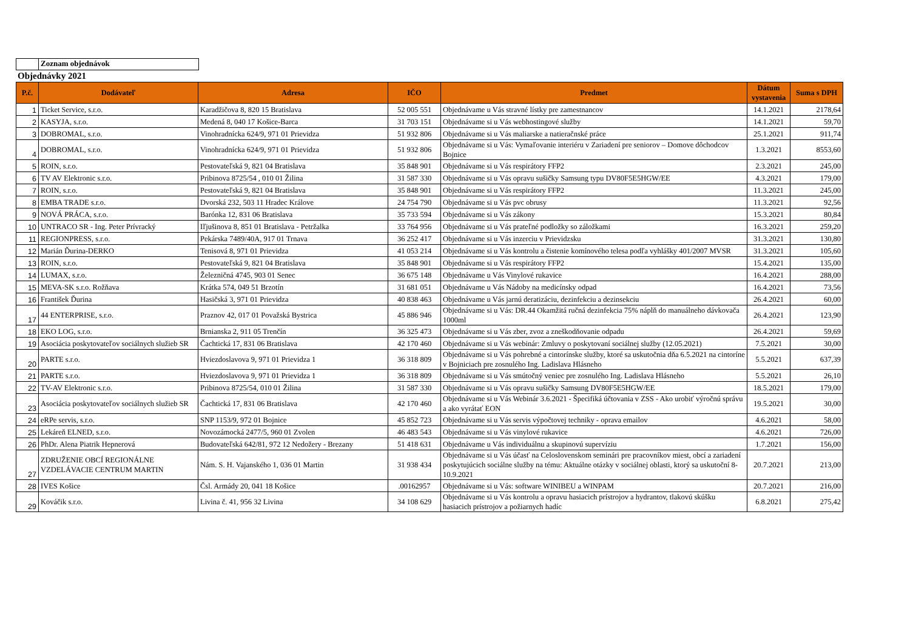Zoznam objednávok
Objednávky 2021
| P.č. | Dodávateľ | Adresa | IČO | Predmet | Dátum vystavenia | Suma s DPH |
| --- | --- | --- | --- | --- | --- | --- |
| 1 | Ticket Service, s.r.o. | Karadžičova 8, 820 15 Bratislava | 52 005 551 | Objednávame u Vás stravné lístky pre zamestnancov | 14.1.2021 | 2178,64 |
| 2 | KASYJA, s.r.o. | Medená 8, 040 17 Košice-Barca | 31 703 151 | Objednávame si u Vás webhostingové služby | 14.1.2021 | 59,70 |
| 3 | DOBROMAL, s.r.o. | Vinohradnícka 624/9, 971 01 Prievidza | 51 932 806 | Objednávame si u Vás maliarske a natieračnské práce | 25.1.2021 | 911,74 |
| 4 | DOBROMAL, s.r.o. | Vinohradnícka 624/9, 971 01 Prievidza | 51 932 806 | Objednávame si u Vás: Vymaľovanie interiéru v Zariadení pre seniorov – Domove dôchodcov Bojnice | 1.3.2021 | 8553,60 |
| 5 | ROIN, s.r.o. | Pestovateľská 9, 821 04 Bratislava | 35 848 901 | Objednávame si u Vás respirátory FFP2 | 2.3.2021 | 245,00 |
| 6 | TV AV Elektronic s.r.o. | Pribinova 8725/54 , 010 01 Žilina | 31 587 330 | Objednávame si u Vás opravu sušičky Samsung typu DV80F5E5HGW/EE | 4.3.2021 | 179,00 |
| 7 | ROIN, s.r.o. | Pestovateľská 9, 821 04 Bratislava | 35 848 901 | Objednávame si u Vás respirátory FFP2 | 11.3.2021 | 245,00 |
| 8 | EMBA TRADE s.r.o. | Dvorská 232, 503 11 Hradec Králove | 24 754 790 | Objednávame si u Vás pvc obrusy | 11.3.2021 | 92,56 |
| 9 | NOVÁ PRÁCA, s.r.o. | Barónka 12, 831 06 Bratislava | 35 733 594 | Objednávame si u Vás zákony | 15.3.2021 | 80,84 |
| 10 | UNTRACO SR - Ing. Peter Prívracký | Iľjušinova 8, 851 01 Bratislava - Petržalka | 33 764 956 | Objednávame si u Vás prateľné podložky so záložkami | 16.3.2021 | 259,20 |
| 11 | REGIONPRESS, s.r.o. | Pekárska 7489/40A, 917 01 Trnava | 36 252 417 | Objednávame si u Vás inzerciu v Prievidzsku | 31.3.2021 | 130,80 |
| 12 | Marián Ďurina-DERKO | Tenisová 8, 971 01 Prievidza | 41 053 214 | Objednávame si u Vás kontrolu a čistenie komínového telesa podľa vyhlášky 401/2007 MVSR | 31.3.2021 | 105,60 |
| 13 | ROIN, s.r.o. | Pestovateľská 9, 821 04 Bratislava | 35 848 901 | Objednávame si u Vás respirátory FFP2 | 15.4.2021 | 135,00 |
| 14 | LUMAX, s.r.o. | Železničná 4745, 903 01 Senec | 36 675 148 | Objednávame u Vás Vinylové rukavice | 16.4.2021 | 288,00 |
| 15 | MEVA-SK s.r.o. Rožňava | Krátka 574, 049 51 Brzotín | 31 681 051 | Objednávame u Vás Nádoby na medicínsky odpad | 16.4.2021 | 73,56 |
| 16 | František Ďurina | Hasičská 3, 971 01 Prievidza | 40 838 463 | Objednávame u Vás jarnú deratizáciu, dezinfekciu a dezinsekciu | 26.4.2021 | 60,00 |
| 17 | 44 ENTERPRISE, s.r.o. | Praznov 42, 017 01 Považská Bystrica | 45 886 946 | Objednávame si u Vás: DR.44 Okamžitá ručná dezinfekcia 75% náplň do manuálneho dávkovača 1000ml | 26.4.2021 | 123,90 |
| 18 | EKO LOG, s.r.o. | Brnianska 2, 911 05 Trenčín | 36 325 473 | Objednávame si u Vás zber, zvoz a zneškodňovanie odpadu | 26.4.2021 | 59,69 |
| 19 | Asociácia poskytovateľov sociálnych služieb SR | Čachtická 17, 831 06 Bratislava | 42 170 460 | Objednávame si u Vás webinár: Zmluvy o poskytovaní sociálnej služby (12.05.2021) | 7.5.2021 | 30,00 |
| 20 | PARTE s.r.o. | Hviezdoslavova 9, 971 01 Prievidza 1 | 36 318 809 | Objednávame si u Vás pohrebné a cintorínske služby, ktoré sa uskutočnia dňa 6.5.2021 na cintoríne v Bojniciach pre zosnulého Ing. Ladislava Hlásneho | 5.5.2021 | 637,39 |
| 21 | PARTE s.r.o. | Hviezdoslavova 9, 971 01 Prievidza 1 | 36 318 809 | Objednávame si u Vás smútočný veniec pre zosnulého Ing. Ladislava Hlásneho | 5.5.2021 | 26,10 |
| 22 | TV-AV Elektronic s.r.o. | Pribinova 8725/54, 010 01 Žilina | 31 587 330 | Objednávame si u Vás opravu sušičky Samsung DV80F5E5HGW/EE | 18.5.2021 | 179,00 |
| 23 | Asociácia poskytovateľov sociálnych služieb SR | Čachtická 17, 831 06 Bratislava | 42 170 460 | Objednávame si u Vás Webinár 3.6.2021 - Špecifiká účtovania v ZSS - Ako urobiť výročnú správu a ako vyrátať EON | 19.5.2021 | 30,00 |
| 24 | eRPe servis, s.r.o. | SNP 1153/9, 972 01 Bojnice | 45 852 723 | Objednávame si u Vás servis výpočtovej techniky - oprava emailov | 4.6.2021 | 58,00 |
| 25 | Lekáreň ELNED, s.r.o. | Novozámocká 2477/5, 960 01 Zvolen | 46 483 543 | Objednávame si u Vás vinylové rukavice | 4.6.2021 | 726,00 |
| 26 | PhDr. Alena Piatrik Hepnerová | Budovateľská 642/81, 972 12 Nedožery - Brezany | 51 418 631 | Objednávame u Vás individuálnu a skupinovú supervíziu | 1.7.2021 | 156,00 |
| 27 | ZDRUŽENIE OBCÍ REGIONÁLNE VZDELÁVACIE CENTRUM MARTIN | Nám. S. H. Vajanského 1, 036 01 Martin | 31 938 434 | Objednávame si u Vás účasť na Celoslovenskom seminári pre pracovníkov miest, obcí a zariadení poskytujúcich sociálne služby na tému: Aktuálne otázky v sociálnej oblasti, ktorý sa uskutoční 8-10.9.2021 | 20.7.2021 | 213,00 |
| 28 | IVES Košice | Čsl. Armády 20, 041 18 Košice | .00162957 | Objednávame si u Vás: software WINIBEU a WINPAM | 20.7.2021 | 216,00 |
| 29 | Kováčik s.r.o. | Livina č. 41, 956 32 Livina | 34 108 629 | Objednávame si u Vás kontrolu a opravu hasiacich prístrojov a hydrantov, tlakovú skúšku hasiacich prístrojov a požiarnych hadíc | 6.8.2021 | 275,42 |